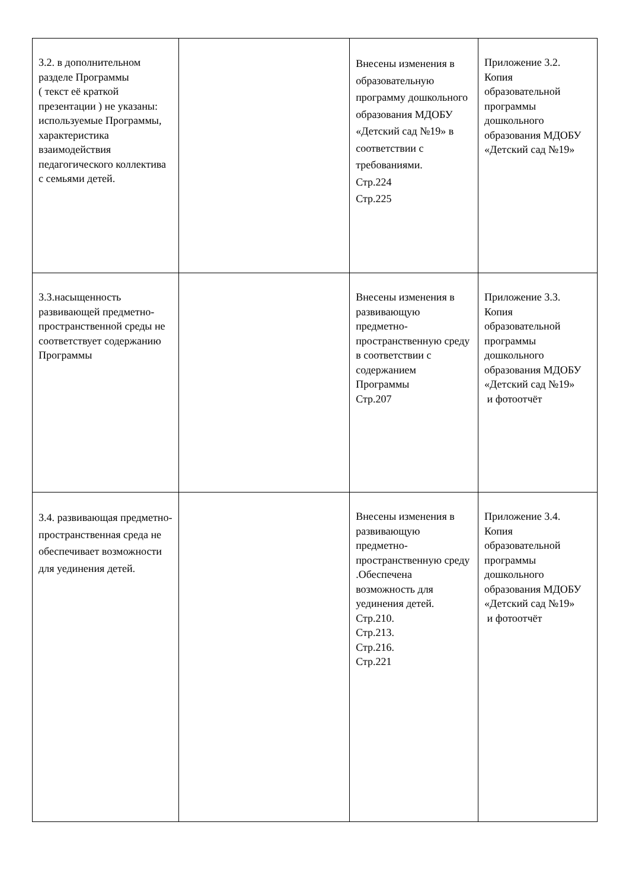| 3.2. в дополнительном разделе Программы ( текст её краткой презентации ) не указаны: используемые Программы, характеристика взаимодействия педагогического коллектива с семьями детей. | | Внесены изменения в образовательную программу дошкольного образования МДОБУ «Детский сад №19» в соответствии с требованиями. Стр.224 Стр.225 | Приложение 3.2. Копия образовательной программы дошкольного образования МДОБУ «Детский сад №19» |
| 3.3.насыщенность развивающей предметно-пространственной среды не соответствует содержанию Программы | | Внесены изменения в развивающую предметно-пространственную среду в соответствии с содержанием Программы Стр.207 | Приложение 3.3. Копия образовательной программы дошкольного образования МДОБУ «Детский сад №19» и фотоотчёт |
| 3.4. развивающая предметно-пространственная среда не обеспечивает возможности для уединения детей. | | Внесены изменения в развивающую предметно-пространственную среду .Обеспечена возможность для уединения детей. Стр.210. Стр.213. Стр.216. Стр.221 | Приложение 3.4. Копия образовательной программы дошкольного образования МДОБУ «Детский сад №19» и фотоотчёт |